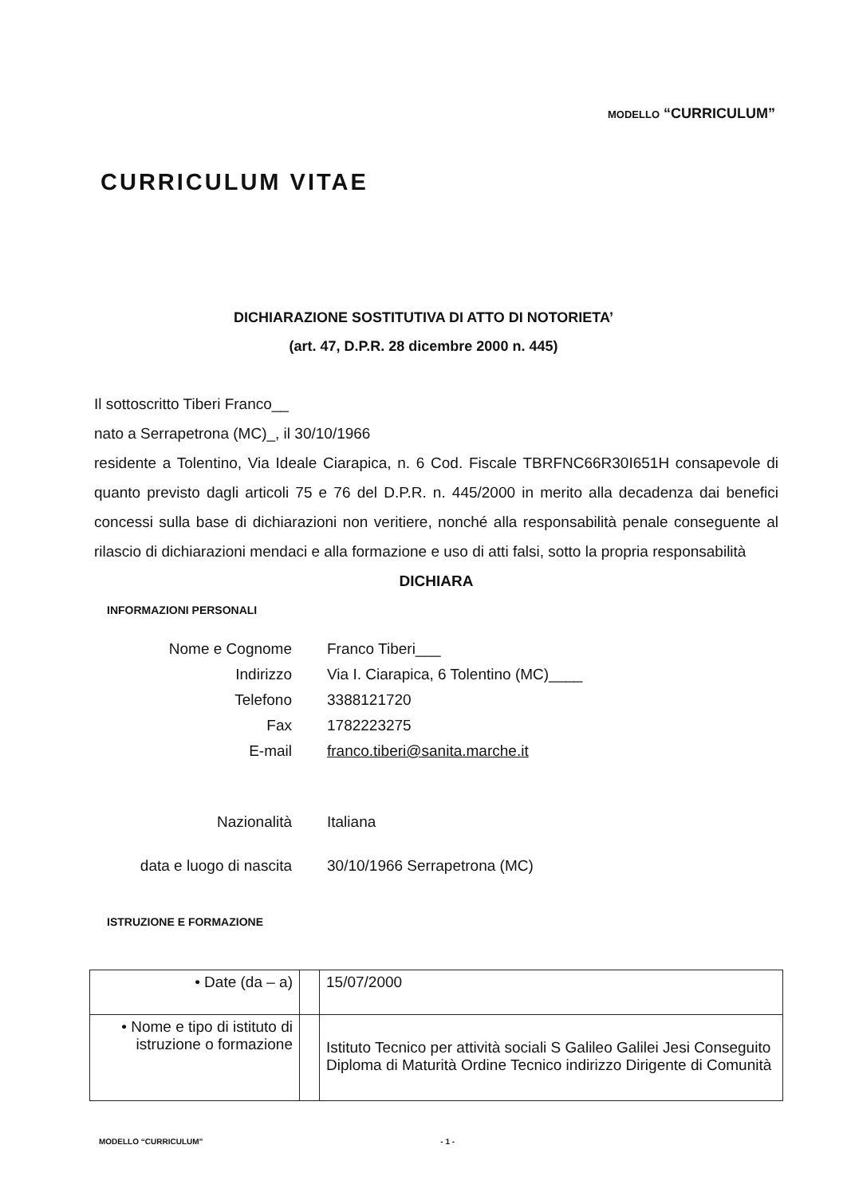MODELLO “CURRICULUM”
CURRICULUM VITAE
DICHIARAZIONE SOSTITUTIVA DI ATTO DI NOTORIETA’
(art. 47, D.P.R. 28 dicembre 2000 n. 445)
Il sottoscritto Tiberi Franco__
nato a Serrapetrona (MC)_, il 30/10/1966
residente a Tolentino, Via Ideale Ciarapica, n. 6 Cod. Fiscale TBRFNC66R30I651H consapevole di quanto previsto dagli articoli 75 e 76 del D.P.R. n. 445/2000 in merito alla decadenza dai benefici concessi sulla base di dichiarazioni non veritiere, nonché alla responsabilità penale conseguente al rilascio di dichiarazioni mendaci e alla formazione e uso di atti falsi, sotto la propria responsabilità
DICHIARA
INFORMAZIONI PERSONALI
| Nome e Cognome | Franco Tiberi___ |
| Indirizzo | Via I. Ciarapica, 6 Tolentino (MC)____ |
| Telefono | 3388121720 |
| Fax | 1782223275 |
| E-mail | franco.tiberi@sanita.marche.it |
| Nazionalità | Italiana |
| data e luogo di nascita | 30/10/1966 Serrapetrona (MC) |
ISTRUZIONE E FORMAZIONE
| • Date (da – a) | | 15/07/2000 |
| • Nome e tipo di istituto di istruzione o formazione | | Istituto Tecnico per attività sociali S Galileo Galilei Jesi Conseguito Diploma di Maturità Ordine Tecnico indirizzo Dirigente di Comunità |
MODELLO “CURRICULUM” - 1 -